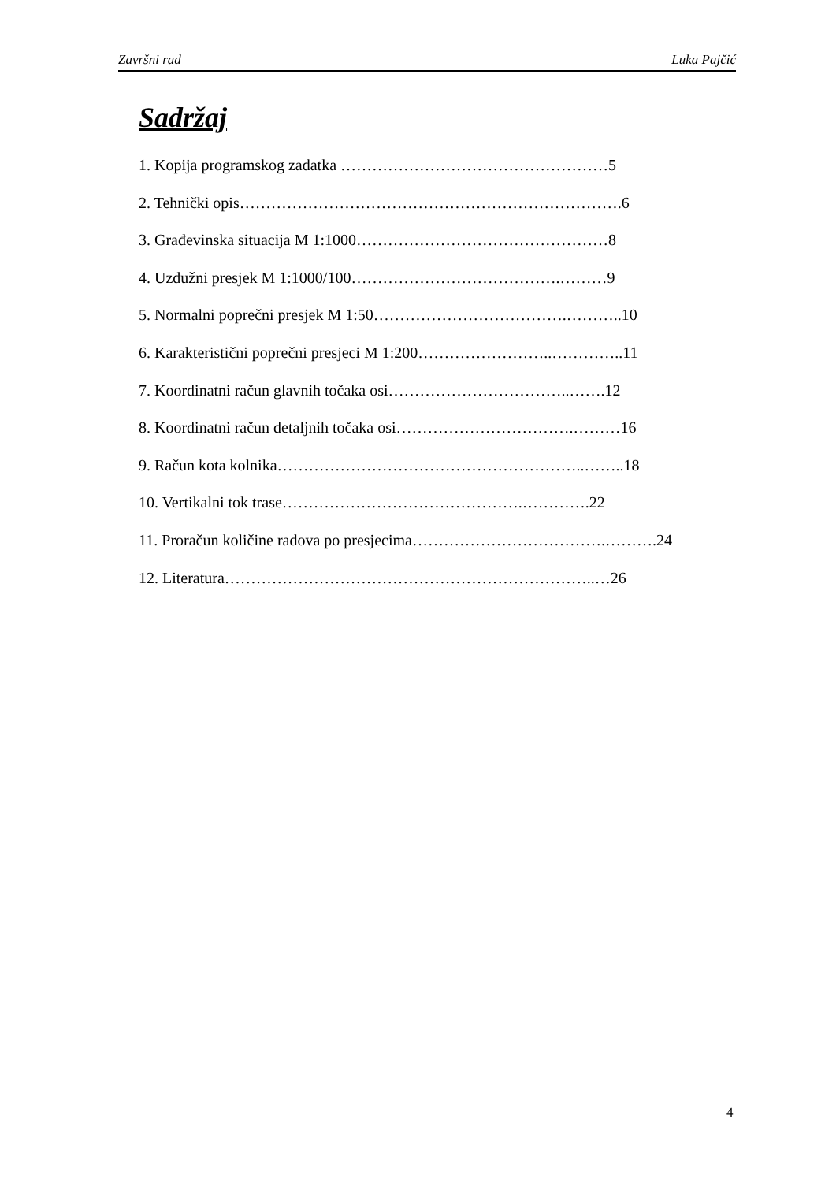Završni rad Luka Pajčić
Sadržaj
1. Kopija programskog zadatka ……………………………………………5
2. Tehnički opis……………………………………………………………….6
3. Građevinska situacija M 1:1000…………………………………………8
4. Uzdužni presjek M 1:1000/100………………………………….………9
5. Normalni poprečni presjek M 1:50……………………………….………..10
6. Karakteristični poprečni presjeci M 1:200……………………..…………..11
7. Koordinatni račun glavnih točaka osi……………………………..…….12
8. Koordinatni račun detaljnih točaka osi…………………………….………16
9. Račun kota kolnika…………………………………………………..……..18
10. Vertikalni tok trase……………………………………….………….22
11. Proračun količine radova po presjecima……………………………….……….24
12. Literatura……………………………………………………………..…26
4